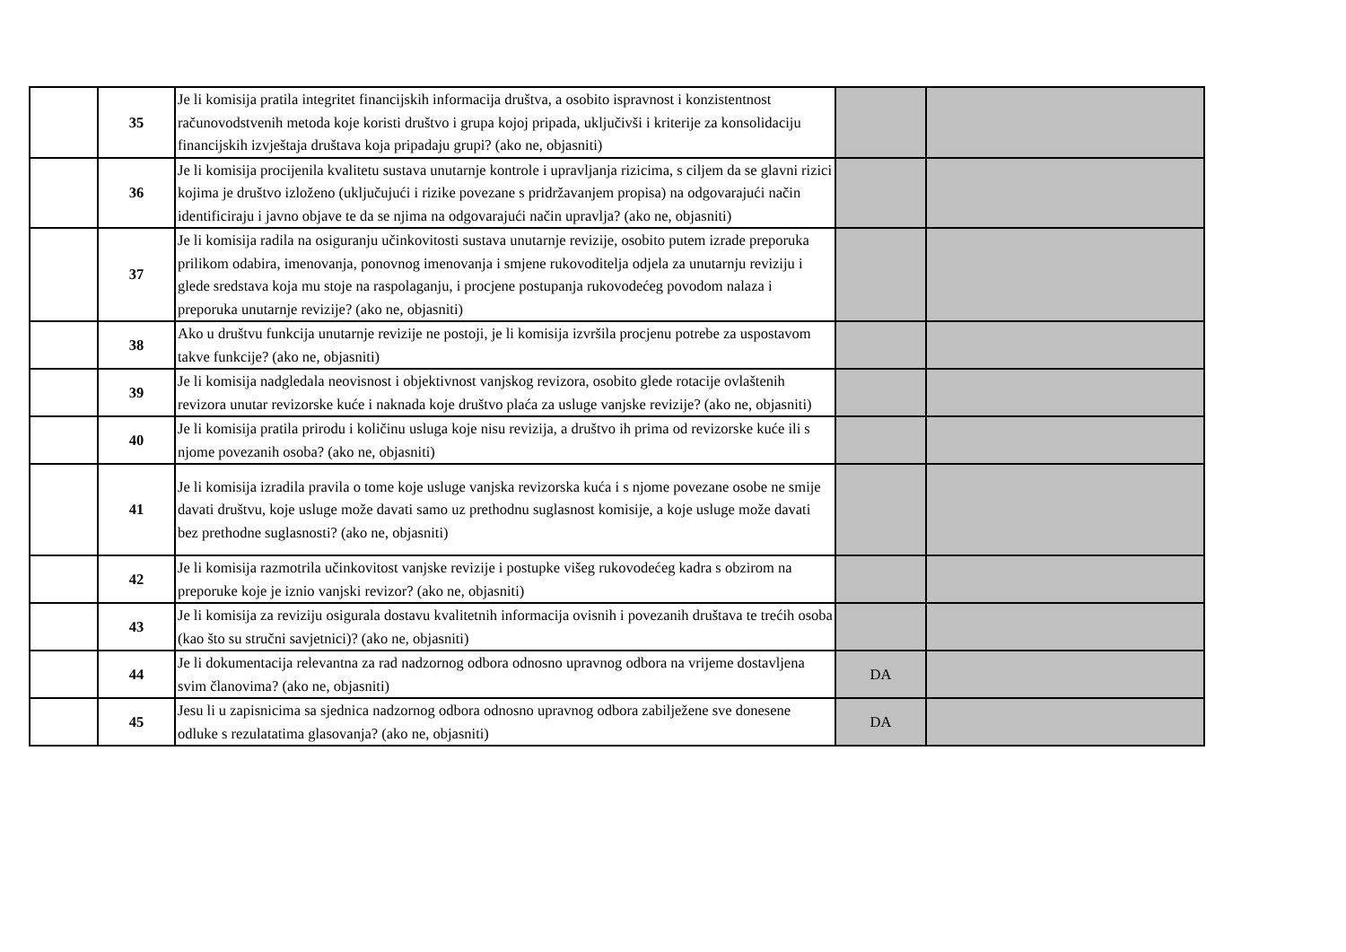| | 35 | Je li komisija pratila integritet financijskih informacija društva, a osobito ispravnost i konzistentnost računovodstvenih metoda koje koristi društvo i grupa kojoj pripada, uključivši i kriterije za konsolidaciju financijskih izvještaja društava koja pripadaju grupi? (ako ne, objasniti) | | |
| | 36 | Je li komisija procijenila kvalitetu sustava unutarnje kontrole i upravljanja rizicima, s ciljem da se glavni rizici kojima je društvo izloženo (uključujući i rizike povezane s pridržavanjem propisa) na odgovarajući način identificiraju i javno objave te da se njima na odgovarajući način upravlja? (ako ne, objasniti) | | |
| | 37 | Je li komisija radila na osiguranju učinkovitosti sustava unutarnje revizije, osobito putem izrade preporuka prilikom odabira, imenovanja, ponovnog imenovanja i smjene rukovoditelja odjela za unutarnju reviziju i glede sredstava koja mu stoje na raspolaganju, i procjene postupanja rukovodećeg povodom nalaza i preporuka unutarnje revizije? (ako ne, objasniti) | | |
| | 38 | Ako u društvu funkcija unutarnje revizije ne postoji, je li komisija izvršila procjenu potrebe za uspostavom takve funkcije? (ako ne, objasniti) | | |
| | 39 | Je li komisija nadgledala neovisnost i objektivnost vanjskog revizora, osobito glede rotacije ovlaštenih revizora unutar revizorske kuće i naknada koje društvo plaća za usluge vanjske revizije? (ako ne, objasniti) | | |
| | 40 | Je li komisija pratila prirodu i količinu usluga koje nisu revizija, a društvo ih prima od revizorske kuće ili s njome povezanih osoba? (ako ne, objasniti) | | |
| | 41 | Je li komisija izradila pravila o tome koje usluge vanjska revizorska kuća i s njome povezane osobe ne smije davati društvu, koje usluge može davati samo uz prethodnu suglasnost komisije, a koje usluge može davati bez prethodne suglasnosti? (ako ne, objasniti) | | |
| | 42 | Je li komisija razmotrila učinkovitost vanjske revizije i postupke višeg rukovodećeg kadra s obzirom na preporuke koje je iznio vanjski revizor? (ako ne, objasniti) | | |
| | 43 | Je li komisija za reviziju osigurala dostavu kvalitetnih informacija ovisnih i povezanih društava te trećih osoba (kao što su stručni savjetnici)? (ako ne, objasniti) | | |
| | 44 | Je li dokumentacija relevantna za rad nadzornog odbora odnosno upravnog odbora na vrijeme dostavljena svim članovima? (ako ne, objasniti) | DA | |
| | 45 | Jesu li u zapisnicima sa sjednica nadzornog odbora odnosno upravnog odbora zabilježene sve donesene odluke s rezulatatima glasovanja? (ako ne, objasniti) | DA | |